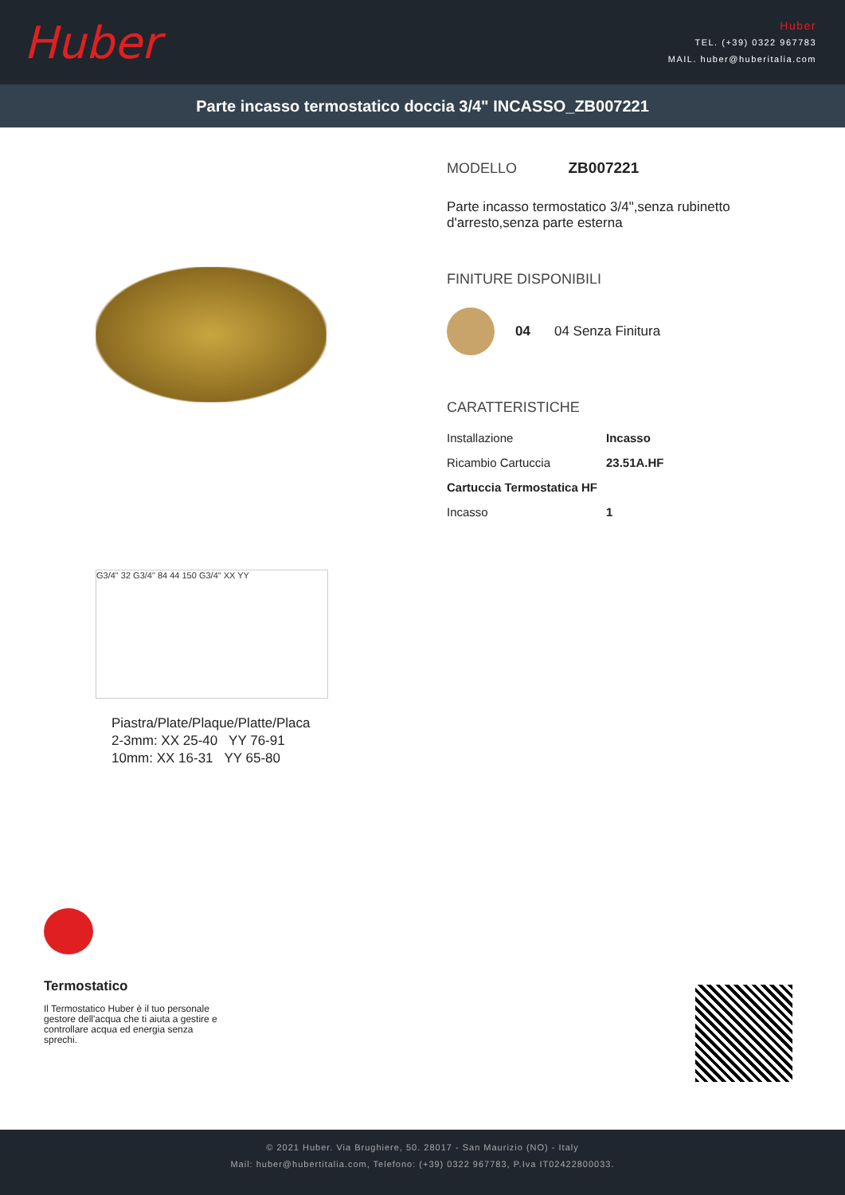Huber
Huber
TEL. (+39) 0322 967783
MAIL. huber@huberitalia.com
Parte incasso termostatico doccia 3/4" INCASSO_ZB007221
G3/4" 32 G3/4" 84 44 150 G3/4" XX YY
Piastra/Plate/Plaque/Platte/Placa
2-3mm: XX 25-40 YY 76-91
10mm: XX 16-31 YY 65-80
MODELLO ZB007221
Parte incasso termostatico 3/4",senza rubinetto
d'arresto,senza parte esterna
FINITURE DISPONIBILI
04 04 Senza Finitura
CARATTERISTICHE
| Installazione | Incasso |
| Ricambio Cartuccia | 23.51A.HF |
| Cartuccia Termostatica HF | |
| Incasso | 1 |
Termostatico
Il Termostatico Huber è il tuo personale gestore dell'acqua che ti aiuta a gestire e controllare acqua ed energia senza sprechi.
© 2021 Huber. Via Brughiere, 50. 28017 - San Maurizio (NO) - Italy
Mail: huber@hubertitalia.com, Telefono: (+39) 0322 967783, P.Iva IT02422800033.